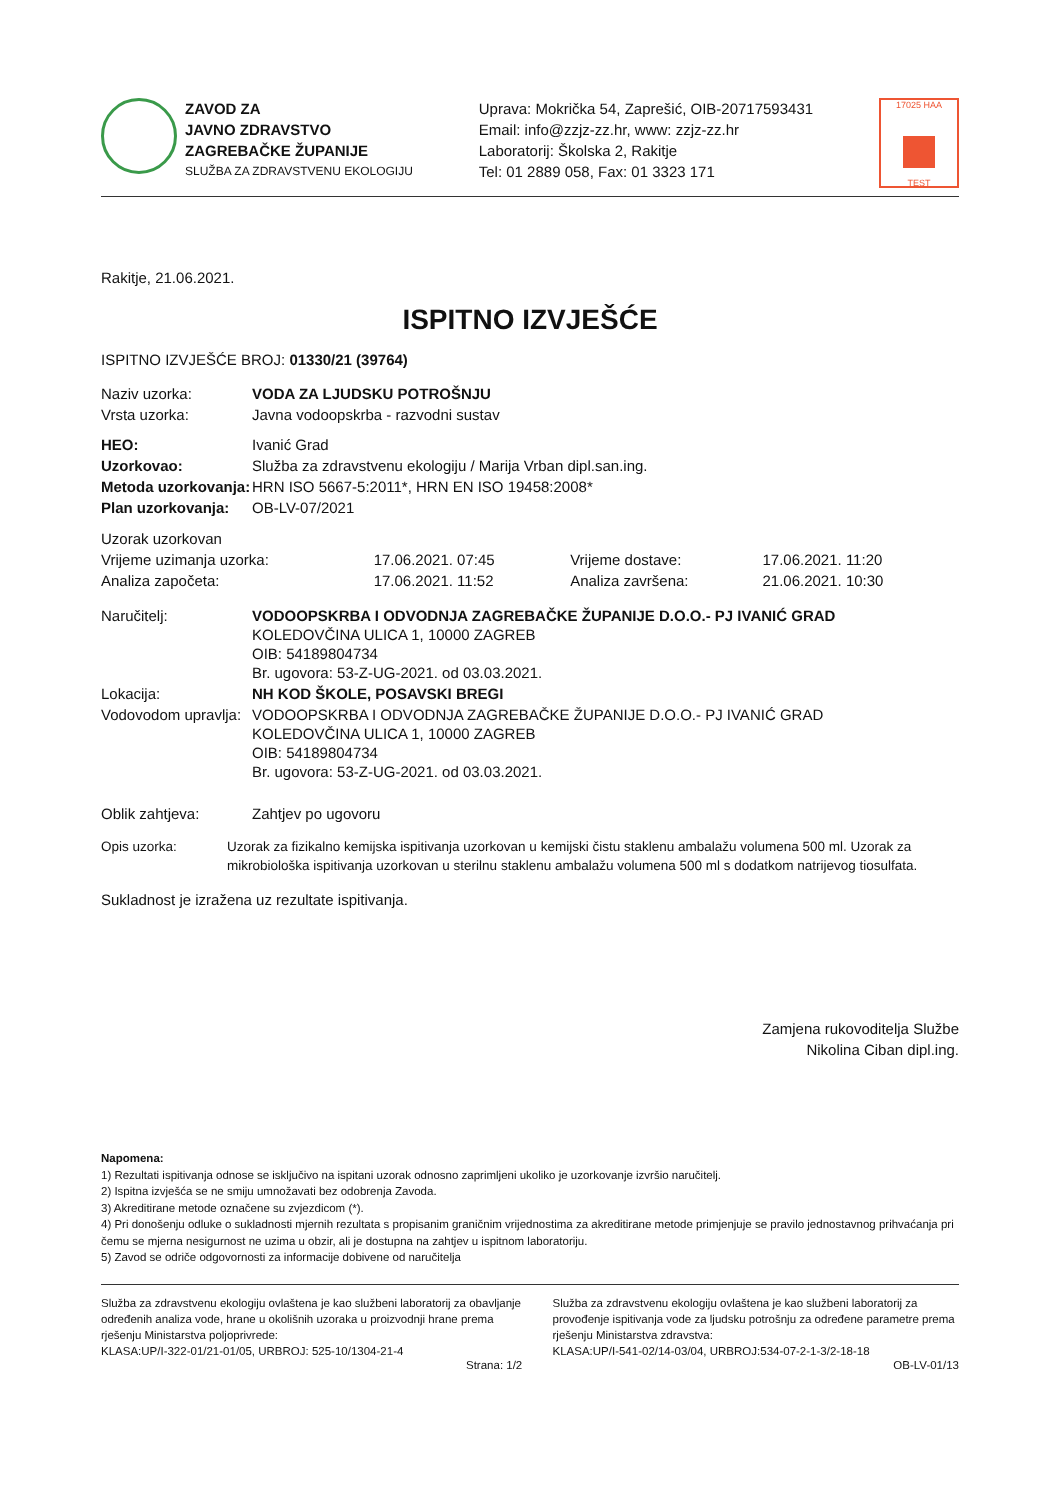ZAVOD ZA
JAVNO ZDRAVSTVO
ZAGREBAČKE ŽUPANIJE
SLUŽBA ZA ZDRAVSTVENU EKOLOGIJU
Uprava: Mokrička 54, Zaprešić, OIB-20717593431
Email: info@zzjz-zz.hr, www: zzjz-zz.hr
Laboratorij: Školska 2, Rakitje
Tel: 01 2889 058, Fax: 01 3323 171
17025 HAA
TEST
Rakitje, 21.06.2021.
ISPITNO IZVJEŠĆE
ISPITNO IZVJEŠĆE BROJ: 01330/21 (39764)
| Naziv uzorka: | VODA ZA LJUDSKU POTROŠNJU |
| Vrsta uzorka: | Javna vodoopskrba - razvodni sustav |
| HEO: | Ivanić Grad |
| Uzorkovao: | Služba za zdravstvenu ekologiju / Marija Vrban dipl.san.ing. |
| Metoda uzorkovanja: | HRN ISO 5667-5:2011*, HRN EN ISO 19458:2008* |
| Plan uzorkovanja: | OB-LV-07/2021 |
| Uzorak uzorkovan | | | |
| Vrijeme uzimanja uzorka: | 17.06.2021. 07:45 | Vrijeme dostave: | 17.06.2021. 11:20 |
| Analiza započeta: | 17.06.2021. 11:52 | Analiza završena: | 21.06.2021. 10:30 |
| Naručitelj: | VODOOPSKRBA I ODVODNJA ZAGREBAČKE ŽUPANIJE D.O.O.- PJ IVANIĆ GRAD KOLEDOVČINA ULICA 1, 10000 ZAGREB OIB: 54189804734 Br. ugovora: 53-Z-UG-2021. od 03.03.2021. |
| Lokacija: | NH KOD ŠKOLE, POSAVSKI BREGI |
| Vodovodom upravlja: | VODOOPSKRBA I ODVODNJA ZAGREBAČKE ŽUPANIJE D.O.O.- PJ IVANIĆ GRAD KOLEDOVČINA ULICA 1, 10000 ZAGREB OIB: 54189804734 Br. ugovora: 53-Z-UG-2021. od 03.03.2021. |
| Oblik zahtjeva: | Zahtjev po ugovoru |
| Opis uzorka: | Uzorak za fizikalno kemijska ispitivanja uzorkovan u kemijski čistu staklenu ambalažu volumena 500 ml. Uzorak za mikrobiološka ispitivanja uzorkovan u sterilnu staklenu ambalažu volumena 500 ml s dodatkom natrijevog tiosulfata. |
Sukladnost je izražena uz rezultate ispitivanja.
Zamjena rukovoditelja Službe
Nikolina Ciban dipl.ing.
Napomena:
1) Rezultati ispitivanja odnose se isključivo na ispitani uzorak odnosno zaprimljeni ukoliko je uzorkovanje izvršio naručitelj.
2) Ispitna izvješća se ne smiju umnožavati bez odobrenja Zavoda.
3) Akreditirane metode označene su zvjezdicom (*).
4) Pri donošenju odluke o sukladnosti mjernih rezultata s propisanim graničnim vrijednostima za akreditirane metode primjenjuje se pravilo jednostavnog prihvaćanja pri čemu se mjerna nesigurnost ne uzima u obzir, ali je dostupna na zahtjev u ispitnom laboratoriju.
5) Zavod se odriče odgovornosti za informacije dobivene od naručitelja
Služba za zdravstvenu ekologiju ovlaštena je kao službeni laboratorij za obavljanje određenih analiza vode, hrane u okolišnih uzoraka u proizvodnji hrane prema rješenju Ministarstva poljoprivrede:
KLASA:UP/I-322-01/21-01/05, URBROJ: 525-10/1304-21-4
Služba za zdravstvenu ekologiju ovlaštena je kao službeni laboratorij za provođenje ispitivanja vode za ljudsku potrošnju za određene parametre prema rješenju Ministarstva zdravstva:
KLASA:UP/I-541-02/14-03/04, URBROJ:534-07-2-1-3/2-18-18
Strana: 1/2 OB-LV-01/13